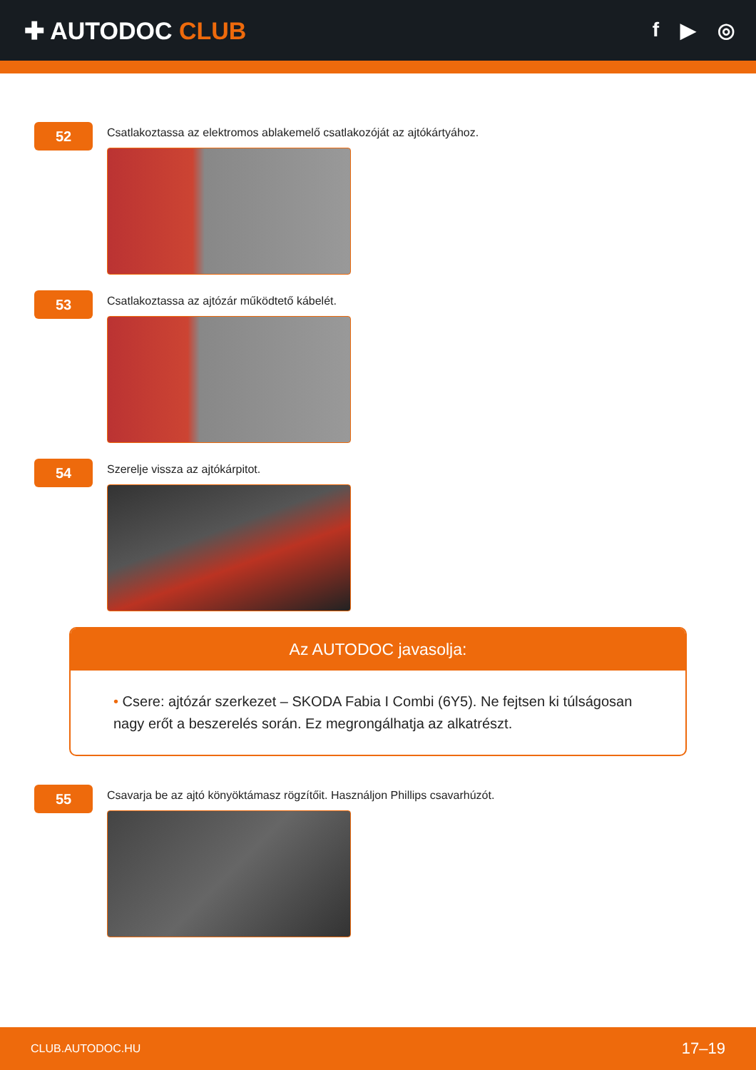✚ AUTODOC CLUB
f ▶ ◎
52
Csatlakoztassa az elektromos ablakemelő csatlakozóját az ajtókártyához.
53
Csatlakoztassa az ajtózár működtető kábelét.
54
Szerelje vissza az ajtókárpitot.
Az AUTODOC javasolja:
• Csere: ajtózár szerkezet – SKODA Fabia I Combi (6Y5). Ne fejtsen ki túlságosan nagy erőt a beszerelés során. Ez megrongálhatja az alkatrészt.
55
Csavarja be az ajtó könyöktámasz rögzítőit. Használjon Phillips csavarhúzót.
CLUB.AUTODOC.HU 17–19